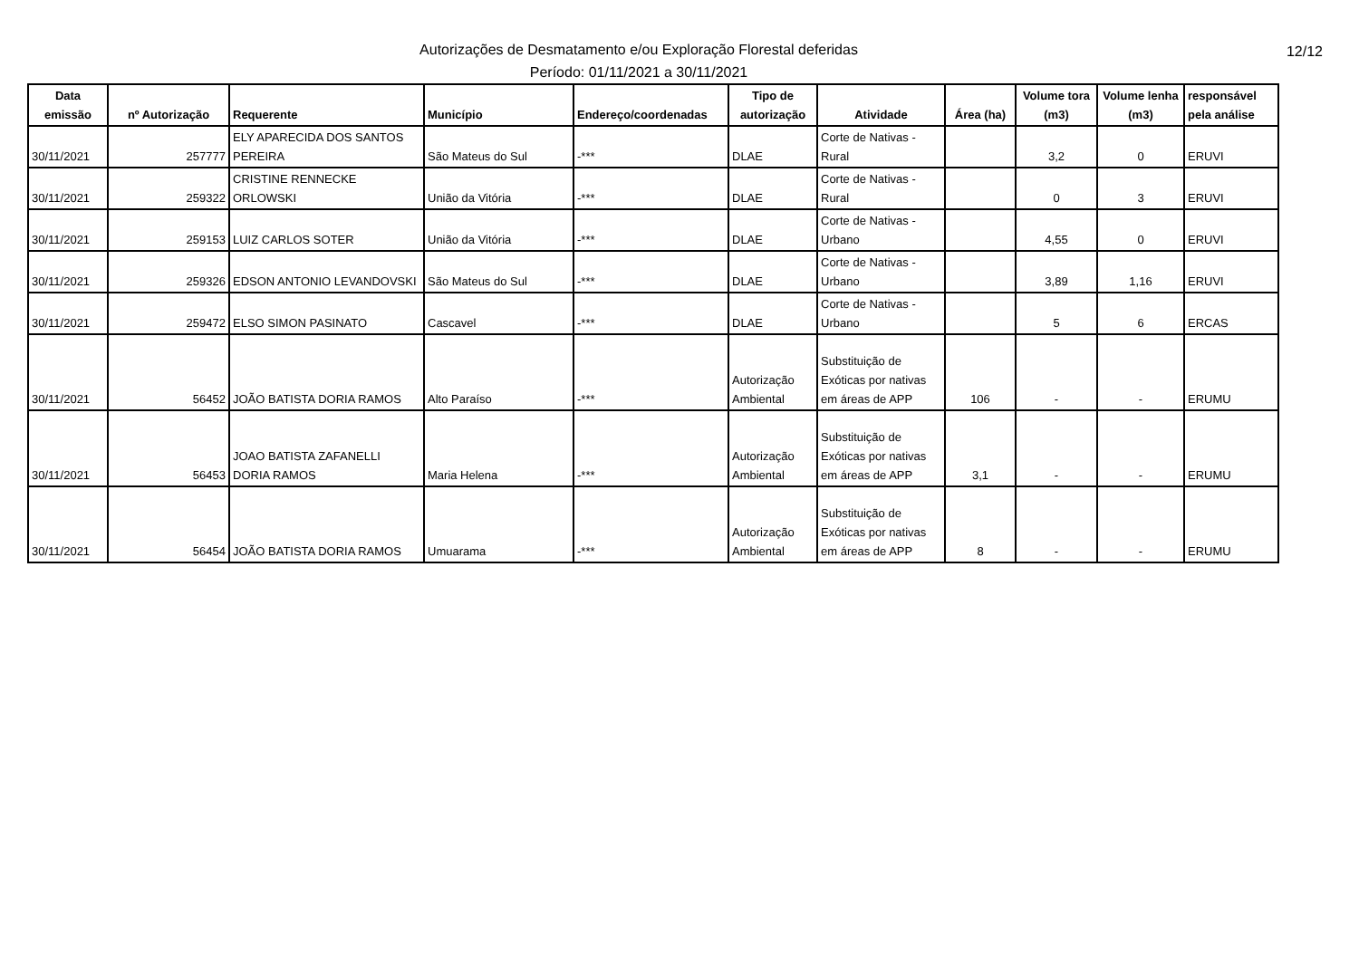Autorizações de Desmatamento e/ou Exploração Florestal deferidas
Período: 01/11/2021 a 30/11/2021
12/12
| Data emissão | nº Autorização | Requerente | Município | Endereço/coordenadas | Tipo de autorização | Atividade | Área (ha) | Volume tora (m3) | Volume lenha (m3) | responsável pela análise |
| --- | --- | --- | --- | --- | --- | --- | --- | --- | --- | --- |
| 30/11/2021 | 257777 | ELY APARECIDA DOS SANTOS PEREIRA | São Mateus do Sul | -*** | DLAE | Corte de Nativas - Rural | | 3,2 | 0 | ERUVI |
| 30/11/2021 | 259322 | CRISTINE RENNECKE ORLOWSKI | União da Vitória | -*** | DLAE | Corte de Nativas - Rural | | 0 | 3 | ERUVI |
| 30/11/2021 | 259153 | LUIZ CARLOS SOTER | União da Vitória | -*** | DLAE | Corte de Nativas - Urbano | | 4,55 | 0 | ERUVI |
| 30/11/2021 | 259326 | EDSON ANTONIO LEVANDOVSKI | São Mateus do Sul | -*** | DLAE | Corte de Nativas - Urbano | | 3,89 | 1,16 | ERUVI |
| 30/11/2021 | 259472 | ELSO SIMON PASINATO | Cascavel | -*** | DLAE | Corte de Nativas - Urbano | | 5 | 6 | ERCAS |
| 30/11/2021 | 56452 | JOÃO BATISTA DORIA RAMOS | Alto Paraíso | -*** | Autorização Ambiental | Substituição de Exóticas por nativas em áreas de APP | 106 | - | - | ERUMU |
| 30/11/2021 | 56453 | JOAO BATISTA ZAFANELLI DORIA RAMOS | Maria Helena | -*** | Autorização Ambiental | Substituição de Exóticas por nativas em áreas de APP | 3,1 | - | - | ERUMU |
| 30/11/2021 | 56454 | JOÃO BATISTA DORIA RAMOS | Umuarama | -*** | Autorização Ambiental | Substituição de Exóticas por nativas em áreas de APP | 8 | - | - | ERUMU |